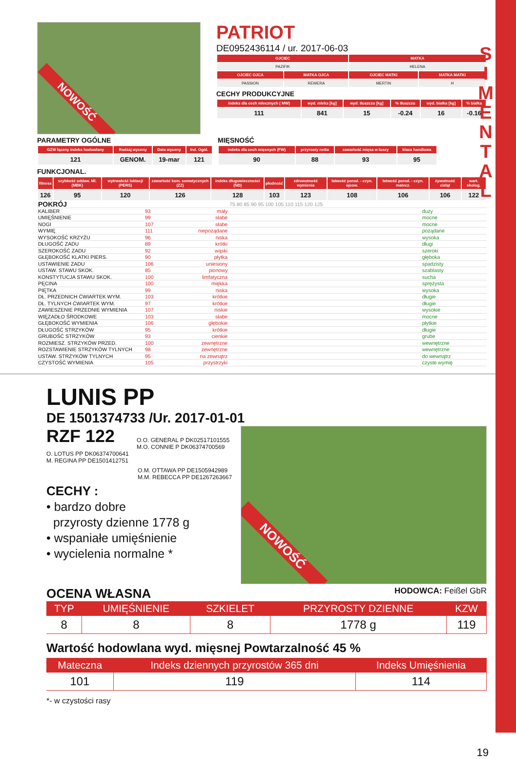S I M E N T A L
NOWOŚĆ
PATRIOT
DE0952436114 / ur. 2017-06-03
| OJCIEC | | MATKA | |
| --- | --- | --- | --- |
| PAZIFIK | | HELENA | |
| OJCIEC OJCA | MATKA OJCA | OJCIEC MATKI | MATKA MATKI |
| PASSION | REWERA | MERTIN | H |
CECHY PRODUKCYJNE
| indeks dla cech mlecznych ( MW) | wyd. mleka [kg] | wyd. tłuszczu [kg] | % tłuszczu | wyd. białka [kg] | % białka |
| --- | --- | --- | --- | --- | --- |
| 111 | 841 | 15 | -0.24 | 16 | -0.16 |
PARAMETRY OGÓLNE
| GZW łączny indeks hodowlany | Rodzaj wyceny | Data wyceny | Ind. Ogól. |
| --- | --- | --- | --- |
| 121 | GENOM. | 19-mar | 121 |
MIĘSNOŚĆ
| indeks dla cech mięsnych (FW) | przyrosty netto | zawartość mięsa w tuszy | klasa handlowa |
| --- | --- | --- | --- |
| 90 | 88 | 93 | 95 |
FUNKCJONAL.
| fitness | szybkość oddaw. Ml. (MBK) | wytrwałość laktacji (PERS) | zawartość kom. somatycznych (ZZ) | indeks długowieczności (ND) | płodność | zdrowotność wymienia | łatwość porod. - czyn. ojcow. | łatwość porod. - czyn. matecz. | żywotność cieląt | wart. ekolog. |
| --- | --- | --- | --- | --- | --- | --- | --- | --- | --- | --- |
| 126 | 95 | 120 | 126 | 128 | 103 | 123 | 108 | 106 | 106 | 122 |
| POKRÓJ | | | 75 80 85 90 95 100 105 110 115 120 125 | |
| KALIBER | 93 | mały | | duży |
| UMIĘŚNIENIE | 99 | słabe | | mocne |
| NOGI | 107 | słabe | | mocne |
| WYMIĘ | 111 | niepożądane | | pożądane |
| WYSOKOŚĆ KRZYŻU | 96 | niska | | wysoka |
| DŁUGOŚĆ ZADU | 89 | krótki | | długi |
| SZEROKOŚĆ ZADU | 92 | wąski | | szeroki |
| GŁĘBOKOŚĆ KLATKI PIERS. | 90 | płytka | | głęboka |
| USTAWIENIE ZADU | 106 | uniesiony | | spadzisty |
| USTAW. STAWU SKOK. | 85 | pionowy | | szablasty |
| KONSTYTUCJA STAWU SKOK. | 100 | limfatyczna | | sucha |
| PĘCINA | 100 | miękka | | sprężysta |
| PIĘTKA | 99 | niska | | wysoka |
| DŁ. PRZEDNICH ĆWIARTEK WYM. | 103 | krótkie | | długie |
| DŁ. TYLNYCH ĆWIARTEK WYM. | 97 | krótkie | | długie |
| ZAWIESZENIE PRZEDNIE WYMIENIA | 107 | niskie | | wysokie |
| WIĘZADŁO ŚRODKOWE | 103 | słabe | | mocne |
| GŁĘBOKOŚĆ WYMIENIA | 106 | głębokie | | płytkie |
| DŁUGOŚĆ STRZYKÓW | 95 | krótkie | | długie |
| GRUBOŚĆ STRZYKÓW | 93 | cienkie | | grube |
| ROZMIESZ. STRZYKÓW PRZED. | 100 | zewnętrzne | | wewnętrzne |
| ROZSTAWIENIE STRZYKÓW TYLNYCH | 98 | zewnętrzne | | wewnętrzne |
| USTAW. STRZYKÓW TYLNYCH | 95 | na zewnątrz | | do wewnątrz |
| CZYSTOŚĆ WYMIENIA | 105 | przystrzyki | | czyste wymię |
LUNIS PP
DE 1501374733 /Ur. 2017-01-01
RZF 122
O.O. GENERAL P DK02517101555
M.O. CONNIE P DK06374700569
O. LOTUS PP DK06374700641
M. REGINA PP DE1501412751
O.M. OTTAWA PP DE1505942989
M.M. REBECCA PP DE1267263667
CECHY :
• bardzo dobre
przyrosty dzienne 1778 g
• wspaniałe umięśnienie
• wycielenia normalne *
NOWOŚĆ
OCENA WŁASNA HODOWCA: Feißel GbR
| TYP | UMIĘŚNIENIE | SZKIELET | PRZYROSTY DZIENNE | KZW |
| --- | --- | --- | --- | --- |
| 8 | 8 | 8 | 1778 g | 119 |
Wartość hodowlana wyd. mięsnej Powtarzalność 45 %
| Mateczna | Indeks dziennych przyrostów 365 dni | Indeks Umięśnienia |
| --- | --- | --- |
| 101 | 119 | 114 |
*- w czystości rasy
19